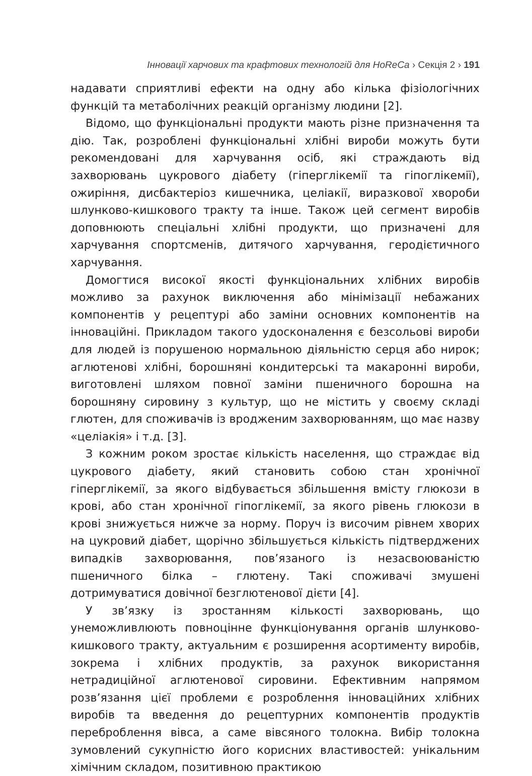Інновації харчових та крафтових технологій для HoReCa › Секція 2 › 191
надавати сприятливі ефекти на одну або кілька фізіологічних функцій та метаболічних реакцій організму людини [2].
Відомо, що функціональні продукти мають різне призначення та дію. Так, розроблені функціональні хлібні вироби можуть бути рекомендовані для харчування осіб, які страждають від захворювань цукрового діабету (гіперглікемії та гіпоглікемії), ожиріння, дисбактеріоз кишечника, целіакії, виразкової хвороби шлунково-кишкового тракту та інше. Також цей сегмент виробів доповнюють спеціальні хлібні продукти, що призначені для харчування спортсменів, дитячого харчування, геродієтичного харчування.
Домогтися високої якості функціональних хлібних виробів можливо за рахунок виключення або мінімізації небажаних компонентів у рецептурі або заміни основних компонентів на інноваційні. Прикладом такого удосконалення є безсольові вироби для людей із порушеною нормальною діяльністю серця або нирок; аглютенові хлібні, борошняні кондитерські та макаронні вироби, виготовлені шляхом повної заміни пшеничного борошна на борошняну сировину з культур, що не містить у своєму складі глютен, для споживачів із вродженим захворюванням, що має назву «целіакія» і т.д. [3].
З кожним роком зростає кількість населення, що страждає від цукрового діабету, який становить собою стан хронічної гіперглікемії, за якого відбувається збільшення вмісту глюкози в крові, або стан хронічної гіпоглікемії, за якого рівень глюкози в крові знижується нижче за норму. Поруч із височим рівнем хворих на цукровий діабет, щорічно збільшується кількість підтверджених випадків захворювання, пов’язаного із незасвоюваністю пшеничного білка – глютену. Такі споживачі змушені дотримуватися довічної безглютенової дієти [4].
У зв’язку із зростанням кількості захворювань, що унеможливлюють повноцінне функціонування органів шлунково-кишкового тракту, актуальним є розширення асортименту виробів, зокрема і хлібних продуктів, за рахунок використання нетрадиційної аглютенової сировини. Ефективним напрямом розв’язання цієї проблеми є розроблення інноваційних хлібних виробів та введення до рецептурних компонентів продуктів переброблення вівса, а саме вівсяного толокна. Вибір толокна зумовлений сукупністю його корисних властивостей: унікальним хімічним складом, позитивною практикою